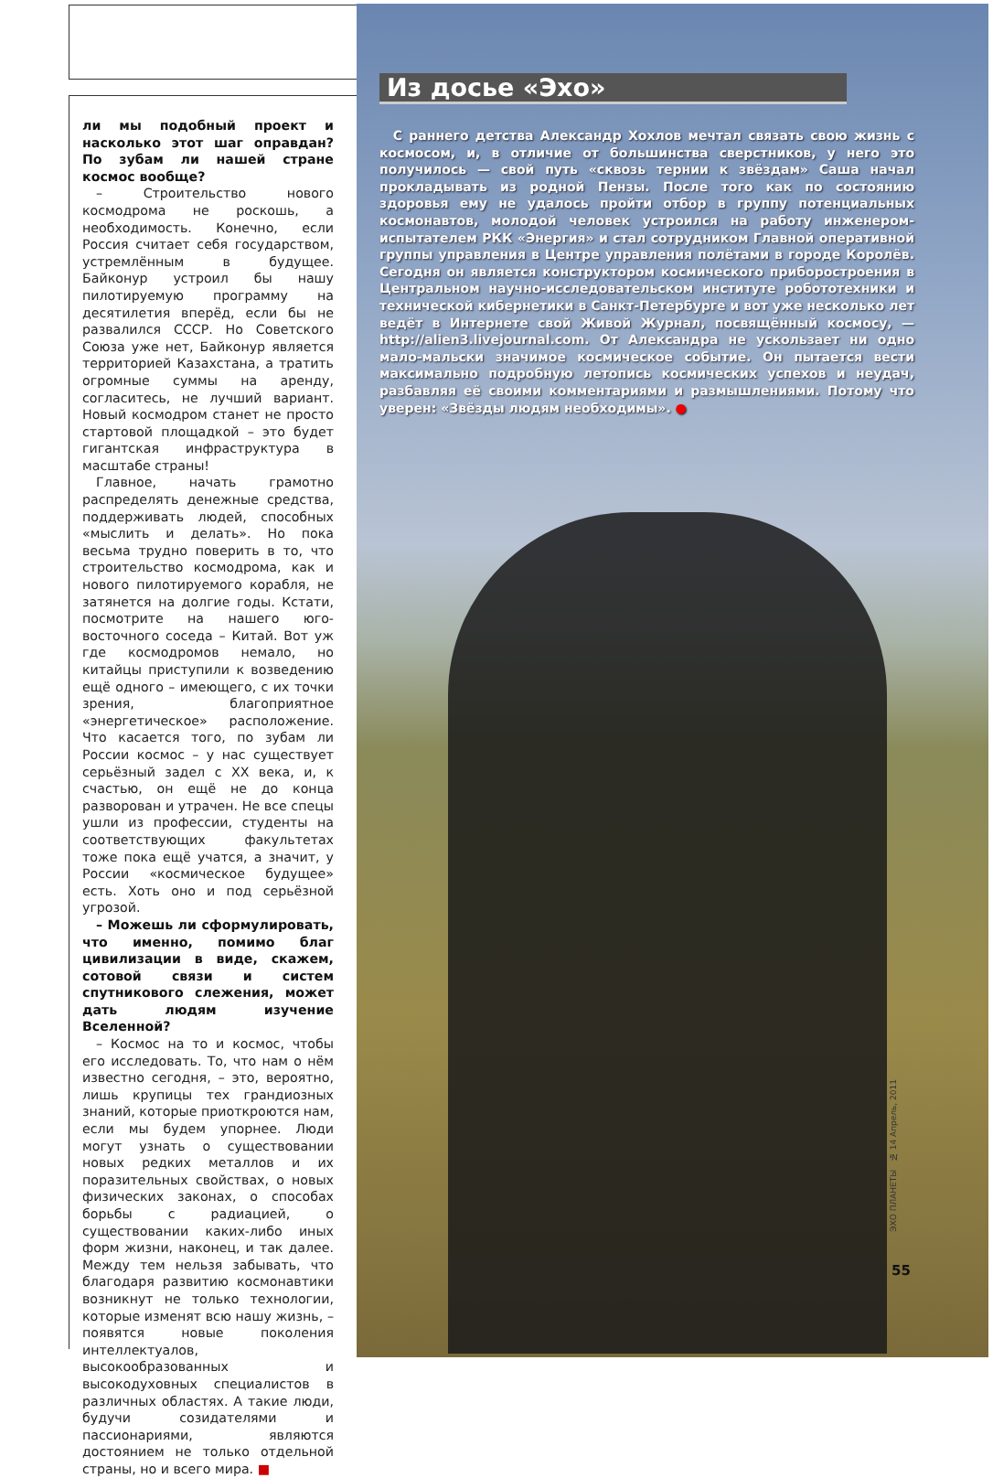ли мы подобный проект и насколько этот шаг оправдан? По зубам ли нашей стране космос вообще?
– Строительство нового космодрома не роскошь, а необходимость. Конечно, если Россия считает себя государством, устремлённым в будущее. Байконур устроил бы нашу пилотируемую программу на десятилетия вперёд, если бы не развалился СССР. Но Советского Союза уже нет, Байконур является территорией Казахстана, а тратить огромные суммы на аренду, согласитесь, не лучший вариант. Новый космодром станет не просто стартовой площадкой – это будет гигантская инфраструктура в масштабе страны!
Главное, начать грамотно распределять денежные средства, поддерживать людей, способных «мыслить и делать». Но пока весьма трудно поверить в то, что строительство космодрома, как и нового пилотируемого корабля, не затянется на долгие годы. Кстати, посмотрите на нашего юго-восточного соседа – Китай. Вот уж где космодромов немало, но китайцы приступили к возведению ещё одного – имеющего, с их точки зрения, благоприятное «энергетическое» расположение. Что касается того, по зубам ли России космос – у нас существует серьёзный задел с XX века, и, к счастью, он ещё не до конца разворован и утрачен. Не все спецы ушли из профессии, студенты на соответствующих факультетах тоже пока ещё учатся, а значит, у России «космическое будущее» есть. Хоть оно и под серьёзной угрозой.
– Можешь ли сформулировать, что именно, помимо благ цивилизации в виде, скажем, сотовой связи и систем спутникового слежения, может дать людям изучение Вселенной?
– Космос на то и космос, чтобы его исследовать. То, что нам о нём известно сегодня, – это, вероятно, лишь крупицы тех грандиозных знаний, которые приоткроются нам, если мы будем упорнее. Люди могут узнать о существовании новых редких металлов и их поразительных свойствах, о новых физических законах, о способах борьбы с радиацией, о существовании каких-либо иных форм жизни, наконец, и так далее. Между тем нельзя забывать, что благодаря развитию космонавтики возникнут не только технологии, которые изменят всю нашу жизнь, – появятся новые поколения интеллектуалов, высокообразованных и высокодуховных специалистов в различных областях. А такие люди, будучи созидателями и пассионариями, являются достоянием не только отдельной страны, но и всего мира. ■
Из досье «Эхо»
С раннего детства Александр Хохлов мечтал связать свою жизнь с космосом, и, в отличие от большинства сверстников, у него это получилось — свой путь «сквозь тернии к звёздам» Саша начал прокладывать из родной Пензы. После того как по состоянию здоровья ему не удалось пройти отбор в группу потенциальных космонавтов, молодой человек устроился на работу инженером-испытателем РКК «Энергия» и стал сотрудником Главной оперативной группы управления в Центре управления полётами в городе Королёв. Сегодня он является конструктором космического приборостроения в Центральном научно-исследовательском институте робототехники и технической кибернетики в Санкт-Петербурге и вот уже несколько лет ведёт в Интернете свой Живой Журнал, посвящённый космосу, — http://alien3.livejournal.com. От Александра не ускользает ни одно мало-мальски значимое космическое событие. Он пытается вести максимально подробную летопись космических успехов и неудач, разбавляя её своими комментариями и размышлениями. Потому что уверен: «Звёзды людям необходимы». ●
ЭХО ПЛАНЕТЫ № 14 Апрель, 2011
55